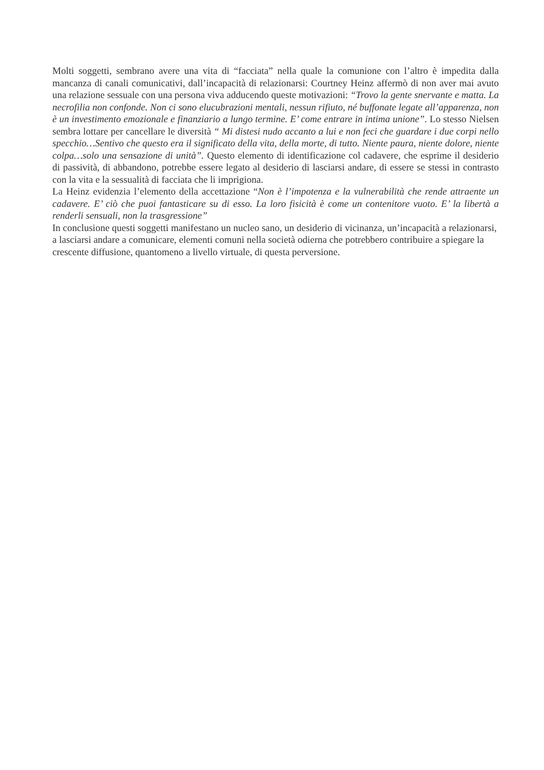Molti soggetti, sembrano avere una vita di “facciata” nella quale la comunione con l’altro è impedita dalla mancanza di canali comunicativi, dall’incapacità di relazionarsi: Courtney Heinz affermò di non aver mai avuto una relazione sessuale con una persona viva adducendo queste motivazioni: “Trovo la gente snervante e matta. La necrofilia non confonde. Non ci sono elucubrazioni mentali, nessun rifiuto, né buffonate legate all’apparenza, non è un investimento emozionale e finanziario a lungo termine. E’ come entrare in intima unione”. Lo stesso Nielsen sembra lottare per cancellare le diversità “ Mi distesi nudo accanto a lui e non feci che guardare i due corpi nello specchio…Sentivo che questo era il significato della vita, della morte, di tutto. Niente paura, niente dolore, niente colpa…solo una sensazione di unità”. Questo elemento di identificazione col cadavere, che esprime il desiderio di passività, di abbandono, potrebbe essere legato al desiderio di lasciarsi andare, di essere se stessi in contrasto con la vita e la sessualità di facciata che li imprigiona.
La Heinz evidenzia l’elemento della accettazione “Non è l’impotenza e la vulnerabilità che rende attraente un cadavere. E’ ciò che puoi fantasticare su di esso. La loro fisicità è come un contenitore vuoto. E’ la libertà a renderli sensuali, non la trasgressione”
In conclusione questi soggetti manifestano un nucleo sano, un desiderio di vicinanza, un’incapacità a relazionarsi, a lasciarsi andare a comunicare, elementi comuni nella società odierna che potrebbero contribuire a spiegare la crescente diffusione, quantomeno a livello virtuale, di questa perversione.